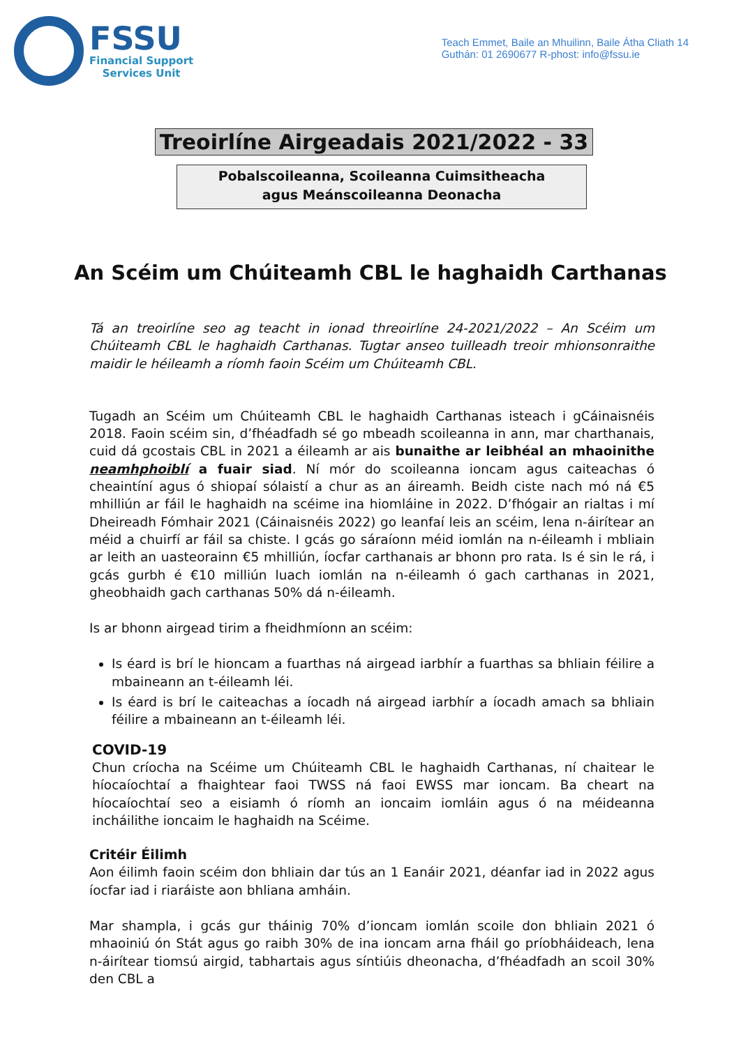FSSU
Financial Support
Services Unit
Teach Emmet, Baile an Mhuilinn, Baile Átha Cliath 14
Guthán: 01 2690677 R-phost: info@fssu.ie
Treoirlíne Airgeadais 2021/2022 - 33
Pobalscoileanna, Scoileanna Cuimsitheacha
agus Meánscoileanna Deonacha
An Scéim um Chúiteamh CBL le haghaidh Carthanas
Tá an treoirlíne seo ag teacht in ionad threoirlíne 24-2021/2022 – An Scéim um Chúiteamh CBL le haghaidh Carthanas. Tugtar anseo tuilleadh treoir mhionsonraithe maidir le héileamh a ríomh faoin Scéim um Chúiteamh CBL.
Tugadh an Scéim um Chúiteamh CBL le haghaidh Carthanas isteach i gCáinaisnéis 2018. Faoin scéim sin, d’fhéadfadh sé go mbeadh scoileanna in ann, mar charthanais, cuid dá gcostais CBL in 2021 a éileamh ar ais bunaithe ar leibhéal an mhaoinithe neamhphoiblí a fuair siad. Ní mór do scoileanna ioncam agus caiteachas ó cheaintíní agus ó shiopaí sólaistí a chur as an áireamh. Beidh ciste nach mó ná €5 mhilliún ar fáil le haghaidh na scéime ina hiomláine in 2022. D’fhógair an rialtas i mí Dheireadh Fómhair 2021 (Cáinaisnéis 2022) go leanfaí leis an scéim, lena n-áirítear an méid a chuirfí ar fáil sa chiste. I gcás go sáraíonn méid iomlán na n-éileamh i mbliain ar leith an uasteorainn €5 mhilliún, íocfar carthanais ar bhonn pro rata. Is é sin le rá, i gcás gurbh é €10 milliún luach iomlán na n-éileamh ó gach carthanas in 2021, gheobhaidh gach carthanas 50% dá n-éileamh.
Is ar bhonn airgead tirim a fheidhmíonn an scéim:
Is éard is brí le hioncam a fuarthas ná airgead iarbhír a fuarthas sa bhliain féilire a mbaineann an t-éileamh léi.
Is éard is brí le caiteachas a íocadh ná airgead iarbhír a íocadh amach sa bhliain féilire a mbaineann an t-éileamh léi.
COVID-19
Chun críocha na Scéime um Chúiteamh CBL le haghaidh Carthanas, ní chaitear le híocaíochtaí a fhaightear faoi TWSS ná faoi EWSS mar ioncam. Ba cheart na híocaíochtaí seo a eisiamh ó ríomh an ioncaim iomláin agus ó na méideanna incháilithe ioncaim le haghaidh na Scéime.
Critéir Éilimh
Aon éilimh faoin scéim don bhliain dar tús an 1 Eanáir 2021, déanfar iad in 2022 agus íocfar iad i riaráiste aon bhliana amháin.
Mar shampla, i gcás gur tháinig 70% d’ioncam iomlán scoile don bhliain 2021 ó mhaoiniú ón Stát agus go raibh 30% de ina ioncam arna fháil go príobháideach, lena n-áirítear tiomsú airgid, tabhartais agus síntiúis dheonacha, d’fhéadfadh an scoil 30% den CBL a